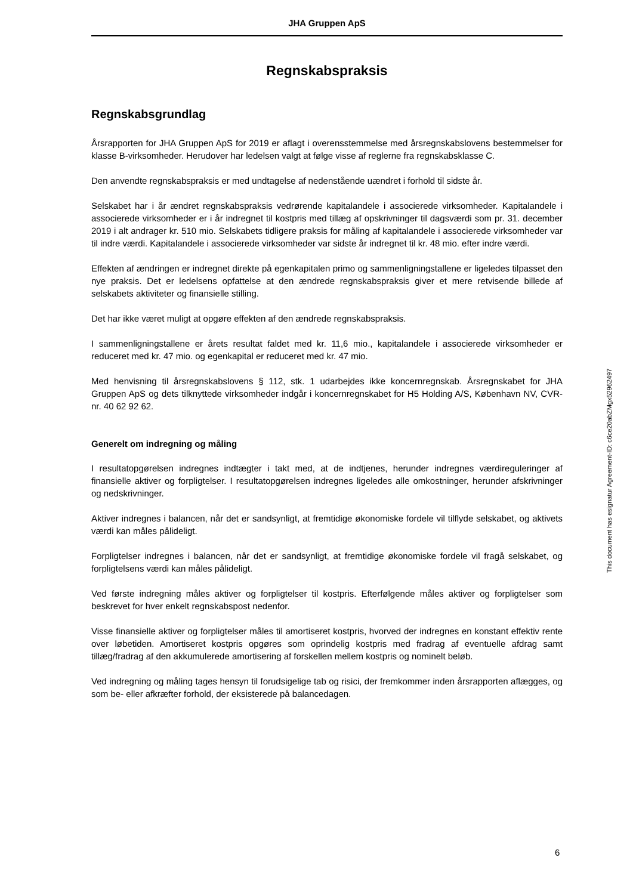JHA Gruppen ApS
Regnskabspraksis
Regnskabsgrundlag
Årsrapporten for JHA Gruppen ApS for 2019 er aflagt i overensstemmelse med årsregnskabslovens bestemmelser for klasse B-virksomheder. Herudover har ledelsen valgt at følge visse af reglerne fra regnskabsklasse C.
Den anvendte regnskabspraksis er med undtagelse af nedenstående uændret i forhold til sidste år.
Selskabet har i år ændret regnskabspraksis vedrørende kapitalandele i associerede virksomheder. Kapitalandele i associerede virksomheder er i år indregnet til kostpris med tillæg af opskrivninger til dagsværdi som pr. 31. december 2019 i alt andrager kr. 510 mio. Selskabets tidligere praksis for måling af kapitalandele i associerede virksomheder var til indre værdi. Kapitalandele i associerede virksomheder var sidste år indregnet til kr. 48 mio. efter indre værdi.
Effekten af ændringen er indregnet direkte på egenkapitalen primo og sammenligningstallene er ligeledes tilpasset den nye praksis. Det er ledelsens opfattelse at den ændrede regnskabspraksis giver et mere retvisende billede af selskabets aktiviteter og finansielle stilling.
Det har ikke været muligt at opgøre effekten af den ændrede regnskabspraksis.
I sammenligningstallene er årets resultat faldet med kr. 11,6 mio., kapitalandele i associerede virksomheder er reduceret med kr. 47 mio. og egenkapital er reduceret med kr. 47 mio.
Med henvisning til årsregnskabslovens § 112, stk. 1 udarbejdes ikke koncernregnskab. Årsregnskabet for JHA Gruppen ApS og dets tilknyttede virksomheder indgår i koncernregnskabet for H5 Holding A/S, København NV, CVR-nr. 40 62 92 62.
Generelt om indregning og måling
I resultatopgørelsen indregnes indtægter i takt med, at de indtjenes, herunder indregnes værdireguleringer af finansielle aktiver og forpligtelser. I resultatopgørelsen indregnes ligeledes alle omkostninger, herunder afskrivninger og nedskrivninger.
Aktiver indregnes i balancen, når det er sandsynligt, at fremtidige økonomiske fordele vil tilflyde selskabet, og aktivets værdi kan måles pålideligt.
Forpligtelser indregnes i balancen, når det er sandsynligt, at fremtidige økonomiske fordele vil fragå selskabet, og forpligtelsens værdi kan måles pålideligt.
Ved første indregning måles aktiver og forpligtelser til kostpris. Efterfølgende måles aktiver og forpligtelser som beskrevet for hver enkelt regnskabspost nedenfor.
Visse finansielle aktiver og forpligtelser måles til amortiseret kostpris, hvorved der indregnes en konstant effektiv rente over løbetiden. Amortiseret kostpris opgøres som oprindelig kostpris med fradrag af eventuelle afdrag samt tillæg/fradrag af den akkumulerede amortisering af forskellen mellem kostpris og nominelt beløb.
Ved indregning og måling tages hensyn til forudsigelige tab og risici, der fremkommer inden årsrapporten aflægges, og som be- eller afkræfter forhold, der eksisterede på balancedagen.
This document has esignatur Agreement-ID: c6ce20abZMgx52962497
6